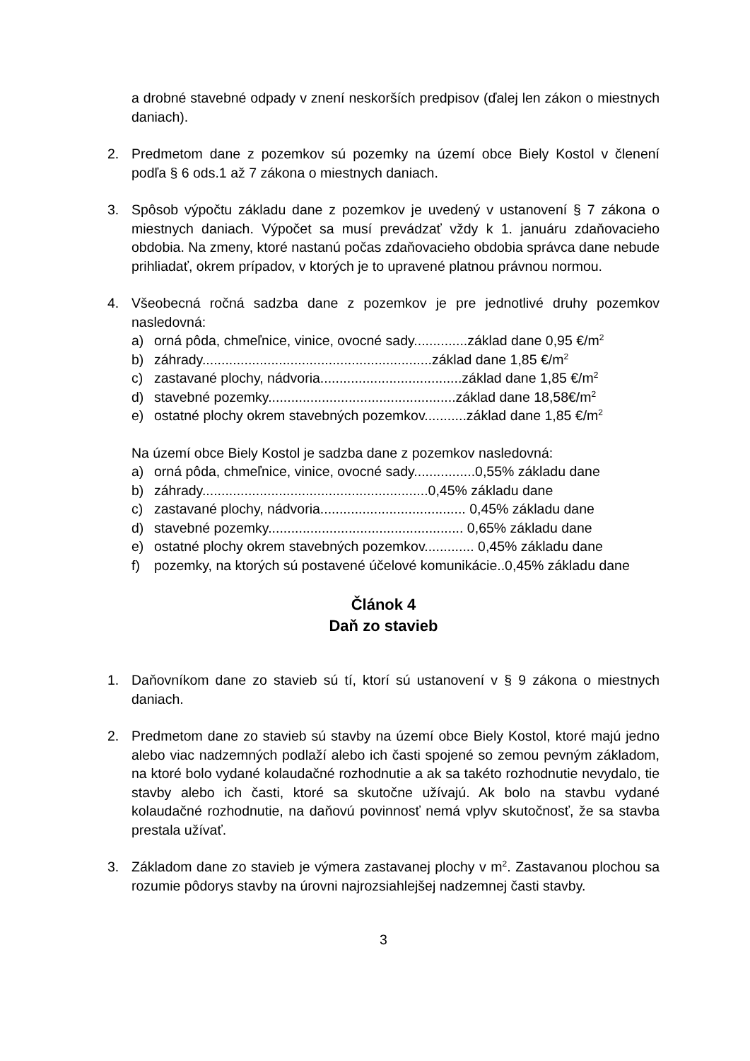a drobné stavebné odpady v znení neskorších predpisov (ďalej len zákon o miestnych daniach).
2. Predmetom dane z pozemkov sú pozemky na území obce Biely Kostol v členení podľa § 6 ods.1 až 7 zákona o miestnych daniach.
3. Spôsob výpočtu základu dane z pozemkov je uvedený v ustanovení § 7 zákona o miestnych daniach. Výpočet sa musí prevádzať vždy k 1. januáru zdaňovacieho obdobia. Na zmeny, ktoré nastanú počas zdaňovacieho obdobia správca dane nebude prihliadať, okrem prípadov, v ktorých je to upravené platnou právnou normou.
4. Všeobecná ročná sadzba dane z pozemkov je pre jednotlivé druhy pozemkov nasledovná:
a) orná pôda, chmeľnice, vinice, ovocné sady..............základ dane 0,95 €/m<sup>2</sup>
b) záhrady............................................................základ dane 1,85 €/m<sup>2</sup>
c) zastavané plochy, nádvoria.....................................základ dane 1,85 €/m<sup>2</sup>
d) stavebné pozemky.................................................základ dane 18,58€/m<sup>2</sup>
e) ostatné plochy okrem stavebných pozemkov...........základ dane 1,85 €/m<sup>2</sup>
Na území obce Biely Kostol je sadzba dane z pozemkov nasledovná:
a) orná pôda, chmeľnice, vinice, ovocné sady................0,55% základu dane
b) záhrady...........................................................0,45% základu dane
c) zastavané plochy, nádvoria...................................... 0,45% základu dane
d) stavebné pozemky................................................... 0,65% základu dane
e) ostatné plochy okrem stavebných pozemkov............. 0,45% základu dane
f) pozemky, na ktorých sú postavené účelové komunikácie..0,45% základu dane
Článok 4
Daň zo stavieb
1. Daňovníkom dane zo stavieb sú tí, ktorí sú ustanovení v § 9 zákona o miestnych daniach.
2. Predmetom dane zo stavieb sú stavby na území obce Biely Kostol, ktoré majú jedno alebo viac nadzemných podlaží alebo ich časti spojené so zemou pevným základom, na ktoré bolo vydané kolaudačné rozhodnutie a ak sa takéto rozhodnutie nevydalo, tie stavby alebo ich časti, ktoré sa skutočne užívajú. Ak bolo na stavbu vydané kolaudačné rozhodnutie, na daňovú povinnosť nemá vplyv skutočnosť, že sa stavba prestala užívať.
3. Základom dane zo stavieb je výmera zastavanej plochy v m<sup>2</sup>. Zastavanou plochou sa rozumie pôdorys stavby na úrovni najrozsiahlejšej nadzemnej časti stavby.
3